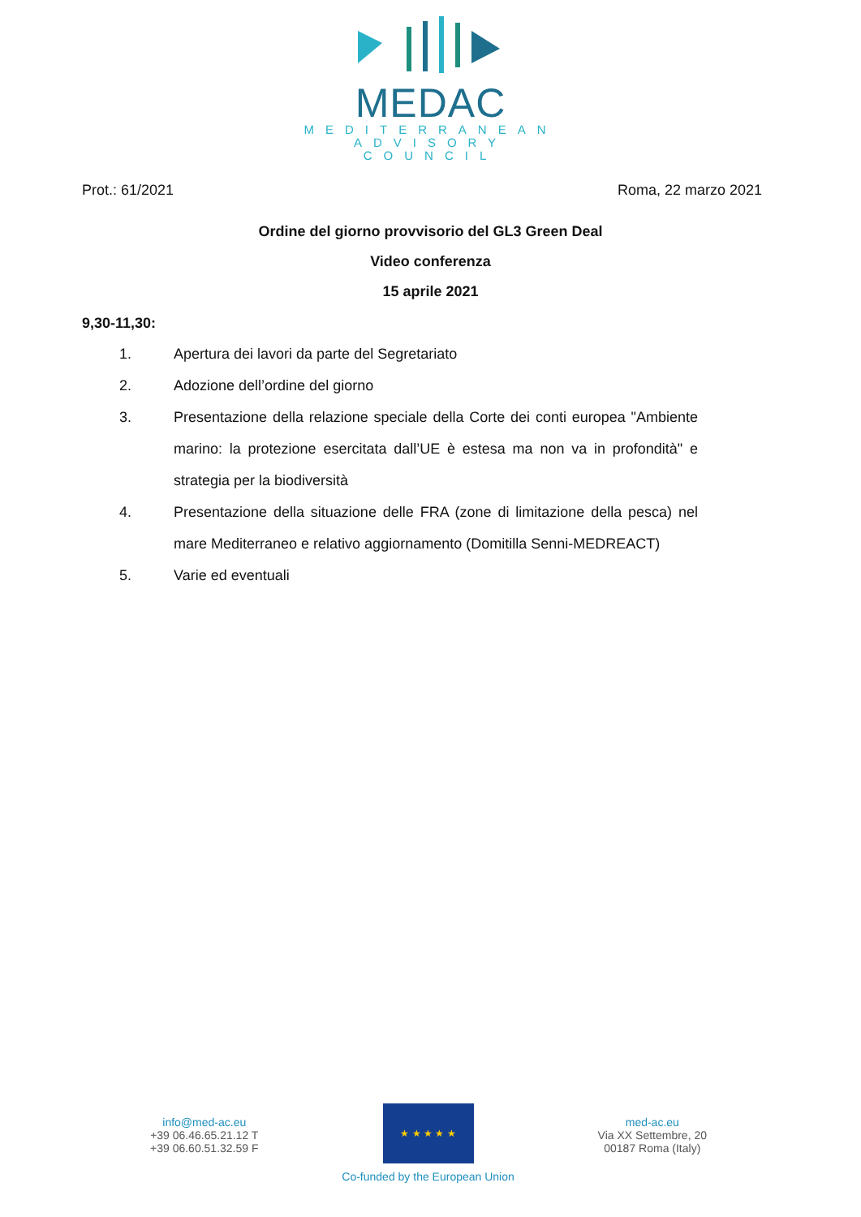MEDAC
MEDITERRANEAN
ADVISORY
COUNCIL
Prot.: 61/2021 Roma, 22 marzo 2021
Ordine del giorno provvisorio del GL3 Green Deal
Video conferenza
15 aprile 2021
9,30-11,30:
1. Apertura dei lavori da parte del Segretariato
2. Adozione dell’ordine del giorno
3. Presentazione della relazione speciale della Corte dei conti europea "Ambiente marino: la protezione esercitata dall’UE è estesa ma non va in profondità" e strategia per la biodiversità
4. Presentazione della situazione delle FRA (zone di limitazione della pesca) nel mare Mediterraneo e relativo aggiornamento (Domitilla Senni-MEDREACT)
5. Varie ed eventuali
info@med-ac.eu
+39 06.46.65.21.12 T
+39 06.60.51.32.59 F
★ ★ ★ ★ ★
Co-funded by the European Union
med-ac.eu
Via XX Settembre, 20
00187 Roma (Italy)